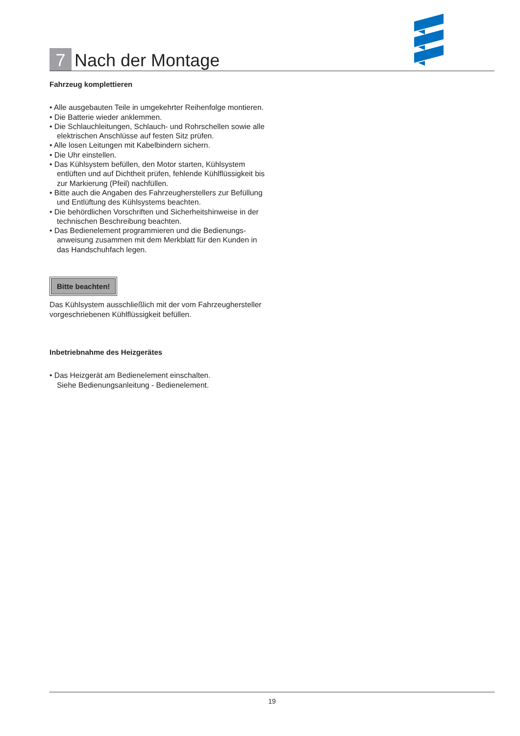7 Nach der Montage
Fahrzeug komplettieren
• Alle ausgebauten Teile in umgekehrter Reihenfolge montieren.
• Die Batterie wieder anklemmen.
• Die Schlauchleitungen, Schlauch- und Rohrschellen sowie alle elektrischen Anschlüsse auf festen Sitz prüfen.
• Alle losen Leitungen mit Kabelbindern sichern.
• Die Uhr einstellen.
• Das Kühlsystem befüllen, den Motor starten, Kühlsystem entlüften und auf Dichtheit prüfen, fehlende Kühlflüssigkeit bis zur Markierung (Pfeil) nachfüllen.
• Bitte auch die Angaben des Fahrzeugherstellers zur Befüllung und Entlüftung des Kühlsystems beachten.
• Die behördlichen Vorschriften und Sicherheitshinweise in der technischen Beschreibung beachten.
• Das Bedienelement programmieren und die Bedienungs­anweisung zusammen mit dem Merkblatt für den Kunden in das Handschuhfach legen.
Bitte beachten!
Das Kühlsystem ausschließlich mit der vom Fahrzeughersteller vorgeschriebenen Kühlflüssigkeit befüllen.
Inbetriebnahme des Heizgerätes
• Das Heizgerät am Bedienelement einschalten.
Siehe Bedienungsanleitung - Bedienelement.
19